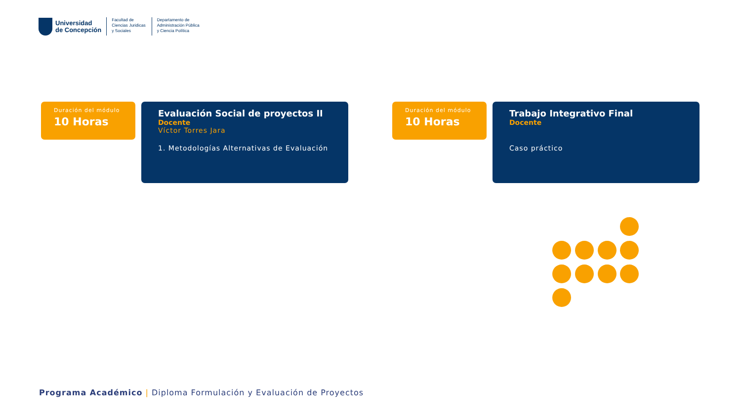Universidad
de Concepción
Facultad de
Ciencias Juridicas
y Sociales
Departamento de
Administración Pública
y Ciencia Política
Duración del módulo
10 Horas
Evaluación Social de proyectos II
Docente
Víctor Torres Jara
1. Metodologías Alternativas de Evaluación
Duración del módulo
10 Horas
Trabajo Integrativo Final
Docente
Caso práctico
Programa Académico | Diploma Formulación y Evaluación de Proyectos